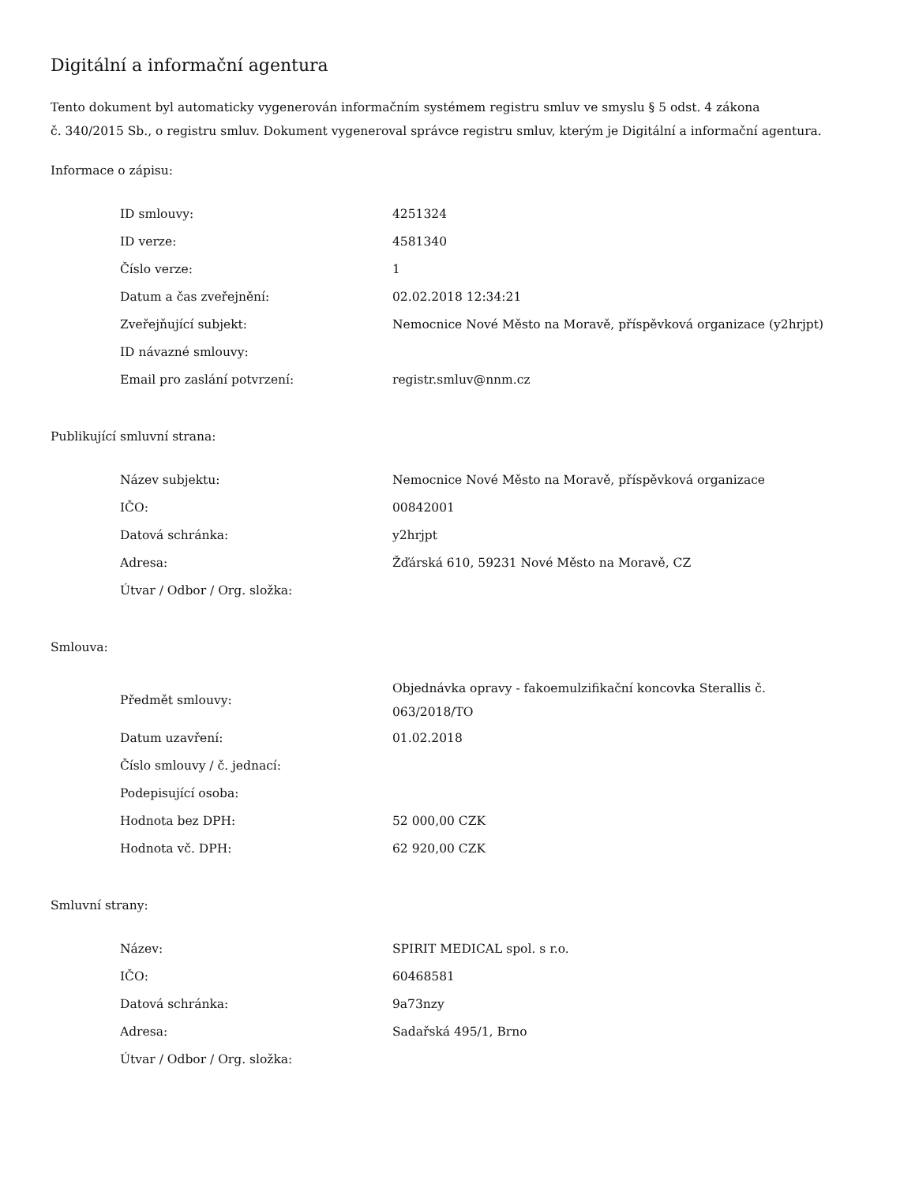Digitální a informační agentura
Tento dokument byl automaticky vygenerován informačním systémem registru smluv ve smyslu § 5 odst. 4 zákona
č. 340/2015 Sb., o registru smluv. Dokument vygeneroval správce registru smluv, kterým je Digitální a informační agentura.
Informace o zápisu:
| ID smlouvy: | 4251324 |
| ID verze: | 4581340 |
| Číslo verze: | 1 |
| Datum a čas zveřejnění: | 02.02.2018 12:34:21 |
| Zveřejňující subjekt: | Nemocnice Nové Město na Moravě, příspěvková organizace (y2hrjpt) |
| ID návazné smlouvy: | |
| Email pro zaslání potvrzení: | registr.smluv@nnm.cz |
Publikující smluvní strana:
| Název subjektu: | Nemocnice Nové Město na Moravě, příspěvková organizace |
| IČO: | 00842001 |
| Datová schránka: | y2hrjpt |
| Adresa: | Žďárská 610, 59231 Nové Město na Moravě, CZ |
| Útvar / Odbor / Org. složka: | |
Smlouva:
| Předmět smlouvy: | Objednávka opravy - fakoemulzifikační koncovka Sterallis č. 063/2018/TO |
| Datum uzavření: | 01.02.2018 |
| Číslo smlouvy / č. jednací: | |
| Podepisující osoba: | |
| Hodnota bez DPH: | 52 000,00 CZK |
| Hodnota vč. DPH: | 62 920,00 CZK |
Smluvní strany:
| Název: | SPIRIT MEDICAL spol. s r.o. |
| IČO: | 60468581 |
| Datová schránka: | 9a73nzy |
| Adresa: | Sadařská 495/1, Brno |
| Útvar / Odbor / Org. složka: | |